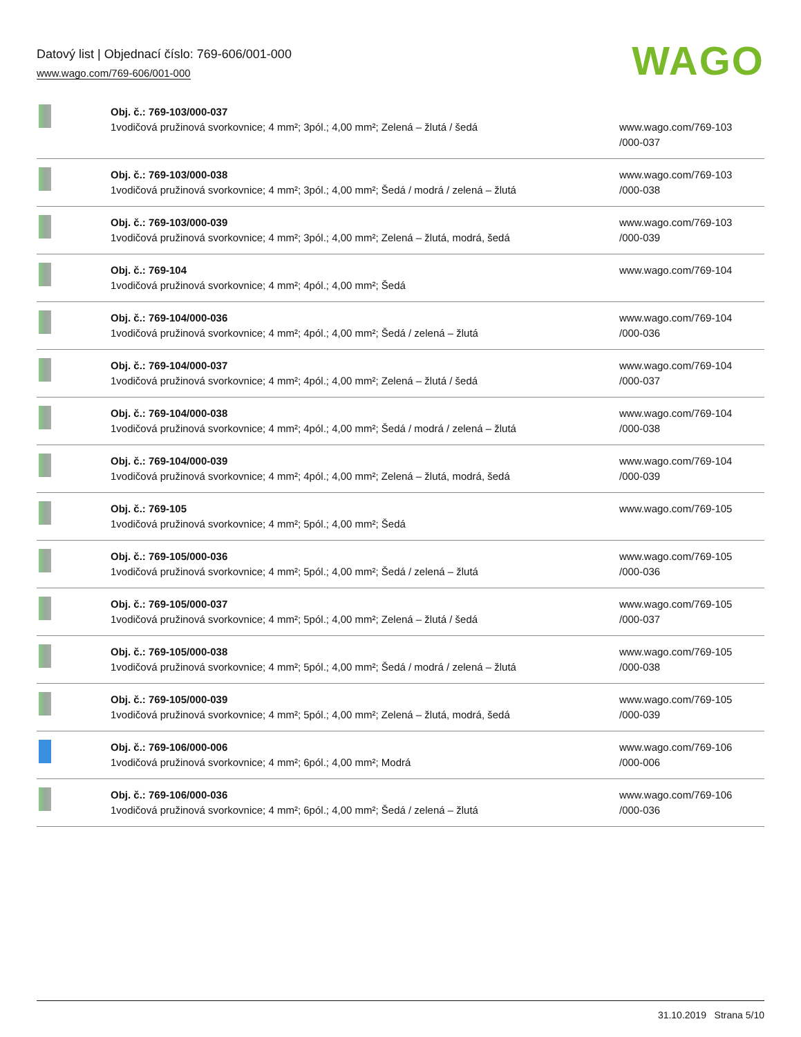Datový list | Objednací číslo: 769-606/001-000
www.wago.com/769-606/001-000
WAGO
| | Obj. č.: 769-103/000-037 1vodičová pružinová svorkovnice; 4 mm²; 3pól.; 4,00 mm²; Zelená – žlutá / šedá | www.wago.com/769-103 /000-037 |
| | Obj. č.: 769-103/000-038 1vodičová pružinová svorkovnice; 4 mm²; 3pól.; 4,00 mm²; Šedá / modrá / zelená – žlutá | www.wago.com/769-103 /000-038 |
| | Obj. č.: 769-103/000-039 1vodičová pružinová svorkovnice; 4 mm²; 3pól.; 4,00 mm²; Zelená – žlutá, modrá, šedá | www.wago.com/769-103 /000-039 |
| | Obj. č.: 769-104 1vodičová pružinová svorkovnice; 4 mm²; 4pól.; 4,00 mm²; Šedá | www.wago.com/769-104 |
| | Obj. č.: 769-104/000-036 1vodičová pružinová svorkovnice; 4 mm²; 4pól.; 4,00 mm²; Šedá / zelená – žlutá | www.wago.com/769-104 /000-036 |
| | Obj. č.: 769-104/000-037 1vodičová pružinová svorkovnice; 4 mm²; 4pól.; 4,00 mm²; Zelená – žlutá / šedá | www.wago.com/769-104 /000-037 |
| | Obj. č.: 769-104/000-038 1vodičová pružinová svorkovnice; 4 mm²; 4pól.; 4,00 mm²; Šedá / modrá / zelená – žlutá | www.wago.com/769-104 /000-038 |
| | Obj. č.: 769-104/000-039 1vodičová pružinová svorkovnice; 4 mm²; 4pól.; 4,00 mm²; Zelená – žlutá, modrá, šedá | www.wago.com/769-104 /000-039 |
| | Obj. č.: 769-105 1vodičová pružinová svorkovnice; 4 mm²; 5pól.; 4,00 mm²; Šedá | www.wago.com/769-105 |
| | Obj. č.: 769-105/000-036 1vodičová pružinová svorkovnice; 4 mm²; 5pól.; 4,00 mm²; Šedá / zelená – žlutá | www.wago.com/769-105 /000-036 |
| | Obj. č.: 769-105/000-037 1vodičová pružinová svorkovnice; 4 mm²; 5pól.; 4,00 mm²; Zelená – žlutá / šedá | www.wago.com/769-105 /000-037 |
| | Obj. č.: 769-105/000-038 1vodičová pružinová svorkovnice; 4 mm²; 5pól.; 4,00 mm²; Šedá / modrá / zelená – žlutá | www.wago.com/769-105 /000-038 |
| | Obj. č.: 769-105/000-039 1vodičová pružinová svorkovnice; 4 mm²; 5pól.; 4,00 mm²; Zelená – žlutá, modrá, šedá | www.wago.com/769-105 /000-039 |
| | Obj. č.: 769-106/000-006 1vodičová pružinová svorkovnice; 4 mm²; 6pól.; 4,00 mm²; Modrá | www.wago.com/769-106 /000-006 |
| | Obj. č.: 769-106/000-036 1vodičová pružinová svorkovnice; 4 mm²; 6pól.; 4,00 mm²; Šedá / zelená – žlutá | www.wago.com/769-106 /000-036 |
31.10.2019 Strana 5/10